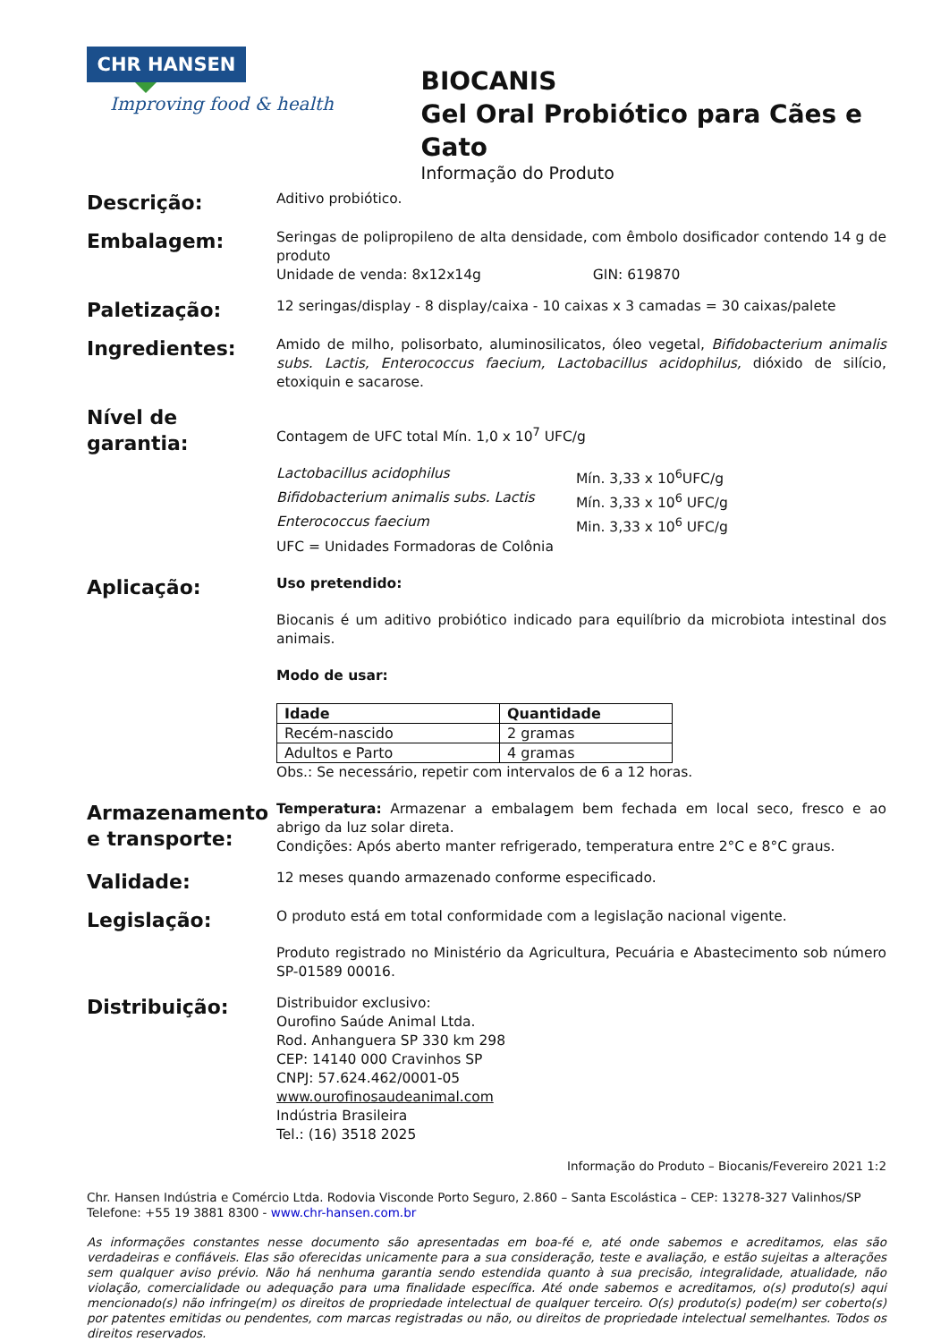CHR HANSEN
Improving food & health
BIOCANIS
Gel Oral Probiótico para Cães e Gato
Informação do Produto
Descrição:
Aditivo probiótico.
Embalagem:
Seringas de polipropileno de alta densidade, com êmbolo dosificador contendo 14 g de produto
Unidade de venda: 8x12x14g GIN: 619870
Paletização:
12 seringas/display - 8 display/caixa - 10 caixas x 3 camadas = 30 caixas/palete
Ingredientes:
Amido de milho, polisorbato, aluminosilicatos, óleo vegetal, Bifidobacterium animalis subs. Lactis, Enterococcus faecium, Lactobacillus acidophilus, dióxido de silício, etoxiquin e sacarose.
Nível de garantia:
Contagem de UFC total Mín. 1,0 x 10<sup>7</sup> UFC/g
Lactobacillus acidophilus Mín. 3,33 x 10<sup>6</sup>UFC/g Bifidobacterium animalis subs. Lactis Mín. 3,33 x 10<sup>6</sup> UFC/g Enterococcus faecium Min. 3,33 x 10<sup>6</sup> UFC/g
UFC = Unidades Formadoras de Colônia
Aplicação:
Uso pretendido:
Biocanis é um aditivo probiótico indicado para equilíbrio da microbiota intestinal dos animais.
Modo de usar:
| Idade | Quantidade |
| --- | --- |
| Recém-nascido | 2 gramas |
| Adultos e Parto | 4 gramas |
Obs.: Se necessário, repetir com intervalos de 6 a 12 horas.
Armazenamento e transporte:
Temperatura: Armazenar a embalagem bem fechada em local seco, fresco e ao abrigo da luz solar direta.
Condições: Após aberto manter refrigerado, temperatura entre 2°C e 8°C graus.
Validade:
12 meses quando armazenado conforme especificado.
Legislação:
O produto está em total conformidade com a legislação nacional vigente.
Produto registrado no Ministério da Agricultura, Pecuária e Abastecimento sob número SP-01589 00016.
Distribuição:
Distribuidor exclusivo:
Ourofino Saúde Animal Ltda.
Rod. Anhanguera SP 330 km 298
CEP: 14140 000 Cravinhos SP
CNPJ: 57.624.462/0001-05
www.ourofinosaudeanimal.com
Indústria Brasileira
Tel.: (16) 3518 2025
Informação do Produto – Biocanis/Fevereiro 2021 1:2
Chr. Hansen Indústria e Comércio Ltda. Rodovia Visconde Porto Seguro, 2.860 – Santa Escolástica – CEP: 13278-327 Valinhos/SP
Telefone: +55 19 3881 8300 - www.chr-hansen.com.br
As informações constantes nesse documento são apresentadas em boa-fé e, até onde sabemos e acreditamos, elas são verdadeiras e confiáveis. Elas são oferecidas unicamente para a sua consideração, teste e avaliação, e estão sujeitas a alterações sem qualquer aviso prévio. Não há nenhuma garantia sendo estendida quanto à sua precisão, integralidade, atualidade, não violação, comercialidade ou adequação para uma finalidade específica. Até onde sabemos e acreditamos, o(s) produto(s) aqui mencionado(s) não infringe(m) os direitos de propriedade intelectual de qualquer terceiro. O(s) produto(s) pode(m) ser coberto(s) por patentes emitidas ou pendentes, com marcas registradas ou não, ou direitos de propriedade intelectual semelhantes. Todos os direitos reservados.